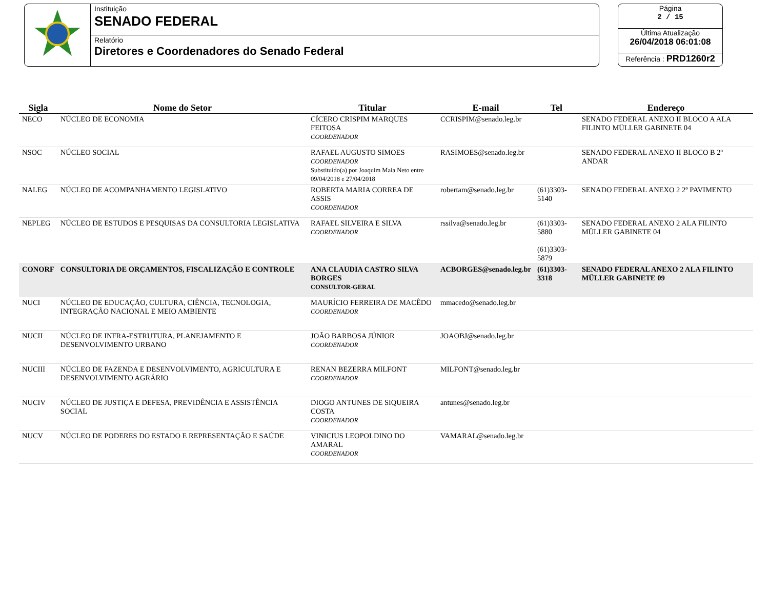Instituição
SENADO FEDERAL
Relatório
Diretores e Coordenadores do Senado Federal
Página
2 / 15
Última Atualização
26/04/2018 06:01:08
Referência : PRD1260r2
| Sigla | Nome do Setor | Titular | E-mail | Tel | Endereço |
| --- | --- | --- | --- | --- | --- |
| NECO | NÚCLEO DE ECONOMIA | CÍCERO CRISPIM MARQUES FEITOSA COORDENADOR | CCRISPIM@senado.leg.br | | SENADO FEDERAL ANEXO II BLOCO A ALA FILINTO MÜLLER GABINETE 04 |
| NSOC | NÚCLEO SOCIAL | RAFAEL AUGUSTO SIMOES COORDENADOR Substituído(a) por Joaquim Maia Neto entre 09/04/2018 e 27/04/2018 | RASIMOES@senado.leg.br | | SENADO FEDERAL ANEXO II BLOCO B 2º ANDAR |
| NALEG | NÚCLEO DE ACOMPANHAMENTO LEGISLATIVO | ROBERTA MARIA CORREA DE ASSIS COORDENADOR | robertam@senado.leg.br | (61)3303-5140 | SENADO FEDERAL ANEXO 2 2º PAVIMENTO |
| NEPLEG | NÚCLEO DE ESTUDOS E PESQUISAS DA CONSULTORIA LEGISLATIVA | RAFAEL SILVEIRA E SILVA COORDENADOR | rssilva@senado.leg.br | (61)3303-5880 (61)3303-5879 | SENADO FEDERAL ANEXO 2 ALA FILINTO MÜLLER GABINETE 04 |
| CONORF | CONSULTORIA DE ORÇAMENTOS, FISCALIZAÇÃO E CONTROLE | ANA CLAUDIA CASTRO SILVA BORGES CONSULTOR-GERAL | ACBORGES@senado.leg.br | (61)3303-3318 | SENADO FEDERAL ANEXO 2 ALA FILINTO MÜLLER GABINETE 09 |
| NUCI | NÚCLEO DE EDUCAÇÃO, CULTURA, CIÊNCIA, TECNOLOGIA, INTEGRAÇÃO NACIONAL E MEIO AMBIENTE | MAURÍCIO FERREIRA DE MACÊDO COORDENADOR | mmacedo@senado.leg.br | | |
| NUCII | NÚCLEO DE INFRA-ESTRUTURA, PLANEJAMENTO E DESENVOLVIMENTO URBANO | JOÃO BARBOSA JÚNIOR COORDENADOR | JOAOBJ@senado.leg.br | | |
| NUCIII | NÚCLEO DE FAZENDA E DESENVOLVIMENTO, AGRICULTURA E DESENVOLVIMENTO AGRÁRIO | RENAN BEZERRA MILFONT COORDENADOR | MILFONT@senado.leg.br | | |
| NUCIV | NÚCLEO DE JUSTIÇA E DEFESA, PREVIDÊNCIA E ASSISTÊNCIA SOCIAL | DIOGO ANTUNES DE SIQUEIRA COSTA COORDENADOR | antunes@senado.leg.br | | |
| NUCV | NÚCLEO DE PODERES DO ESTADO E REPRESENTAÇÃO E SAÚDE | VINICIUS LEOPOLDINO DO AMARAL COORDENADOR | VAMARAL@senado.leg.br | | |